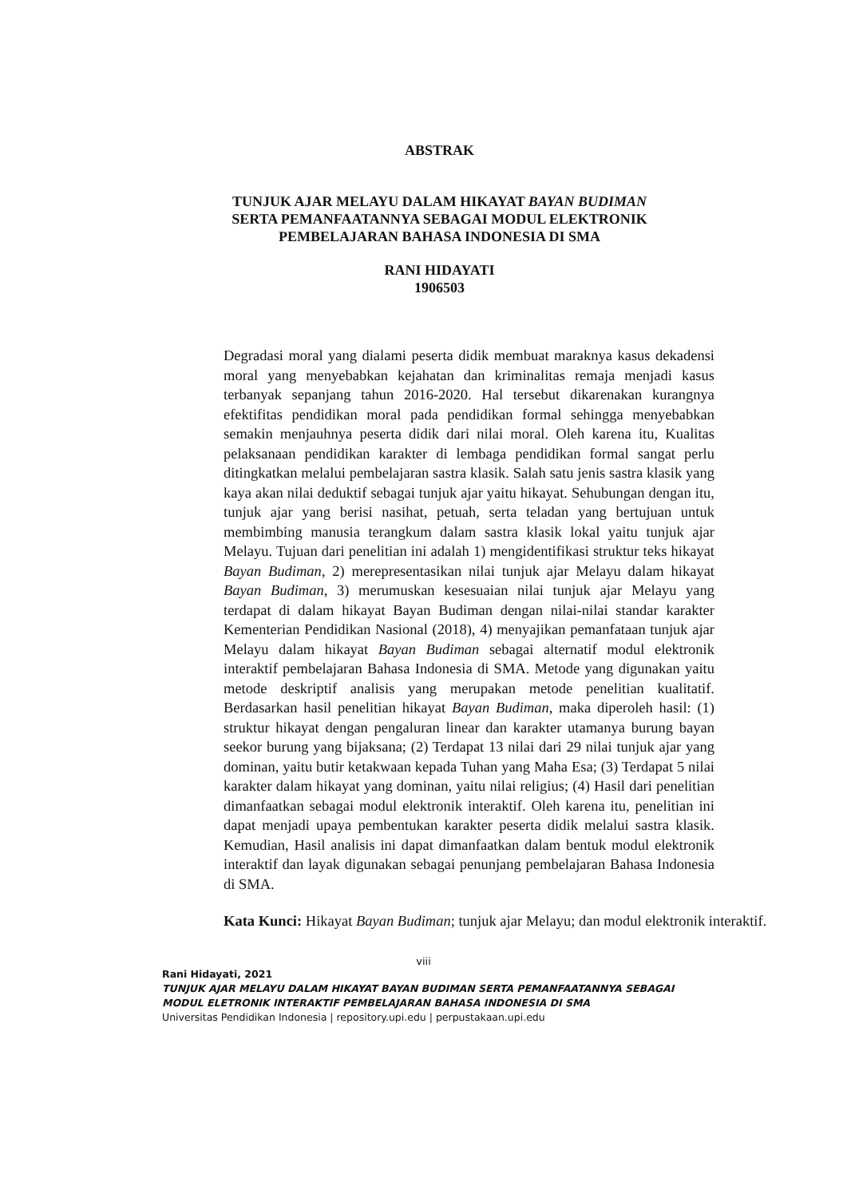ABSTRAK
TUNJUK AJAR MELAYU DALAM HIKAYAT BAYAN BUDIMAN
SERTA PEMANFAATANNYA SEBAGAI MODUL ELEKTRONIK
PEMBELAJARAN BAHASA INDONESIA DI SMA
RANI HIDAYATI
1906503
Degradasi moral yang dialami peserta didik membuat maraknya kasus dekadensi moral yang menyebabkan kejahatan dan kriminalitas remaja menjadi kasus terbanyak sepanjang tahun 2016-2020. Hal tersebut dikarenakan kurangnya efektifitas pendidikan moral pada pendidikan formal sehingga menyebabkan semakin menjauhnya peserta didik dari nilai moral. Oleh karena itu, Kualitas pelaksanaan pendidikan karakter di lembaga pendidikan formal sangat perlu ditingkatkan melalui pembelajaran sastra klasik. Salah satu jenis sastra klasik yang kaya akan nilai deduktif sebagai tunjuk ajar yaitu hikayat. Sehubungan dengan itu, tunjuk ajar yang berisi nasihat, petuah, serta teladan yang bertujuan untuk membimbing manusia terangkum dalam sastra klasik lokal yaitu tunjuk ajar Melayu. Tujuan dari penelitian ini adalah 1) mengidentifikasi struktur teks hikayat Bayan Budiman, 2) merepresentasikan nilai tunjuk ajar Melayu dalam hikayat Bayan Budiman, 3) merumuskan kesesuaian nilai tunjuk ajar Melayu yang terdapat di dalam hikayat Bayan Budiman dengan nilai-nilai standar karakter Kementerian Pendidikan Nasional (2018), 4) menyajikan pemanfataan tunjuk ajar Melayu dalam hikayat Bayan Budiman sebagai alternatif modul elektronik interaktif pembelajaran Bahasa Indonesia di SMA. Metode yang digunakan yaitu metode deskriptif analisis yang merupakan metode penelitian kualitatif. Berdasarkan hasil penelitian hikayat Bayan Budiman, maka diperoleh hasil: (1) struktur hikayat dengan pengaluran linear dan karakter utamanya burung bayan seekor burung yang bijaksana; (2) Terdapat 13 nilai dari 29 nilai tunjuk ajar yang dominan, yaitu butir ketakwaan kepada Tuhan yang Maha Esa; (3) Terdapat 5 nilai karakter dalam hikayat yang dominan, yaitu nilai religius; (4) Hasil dari penelitian dimanfaatkan sebagai modul elektronik interaktif. Oleh karena itu, penelitian ini dapat menjadi upaya pembentukan karakter peserta didik melalui sastra klasik. Kemudian, Hasil analisis ini dapat dimanfaatkan dalam bentuk modul elektronik interaktif dan layak digunakan sebagai penunjang pembelajaran Bahasa Indonesia di SMA.
Kata Kunci: Hikayat Bayan Budiman; tunjuk ajar Melayu; dan modul elektronik interaktif.
viii
Rani Hidayati, 2021
TUNJUK AJAR MELAYU DALAM HIKAYAT BAYAN BUDIMAN SERTA PEMANFAATANNYA SEBAGAI
MODUL ELETRONIK INTERAKTIF PEMBELAJARAN BAHASA INDONESIA DI SMA
Universitas Pendidikan Indonesia | repository.upi.edu | perpustakaan.upi.edu